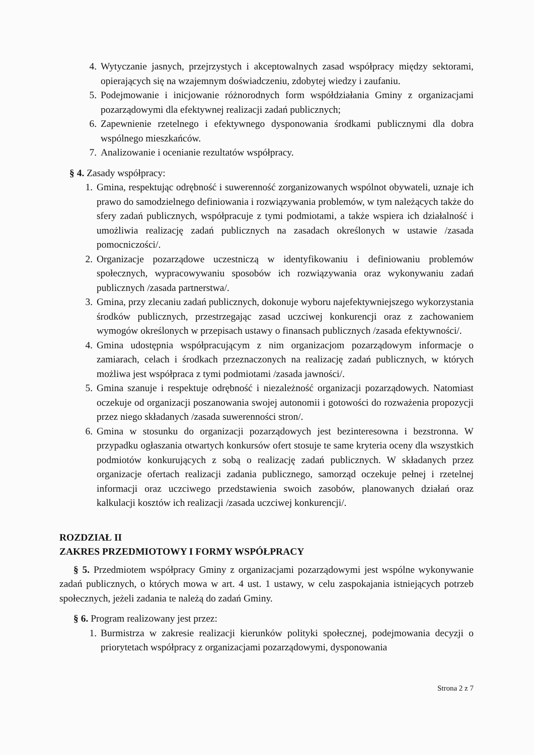4. Wytyczanie jasnych, przejrzystych i akceptowalnych zasad współpracy między sektorami, opierających się na wzajemnym doświadczeniu, zdobytej wiedzy i zaufaniu.
5. Podejmowanie i inicjowanie różnorodnych form współdziałania Gminy z organizacjami pozarządowymi dla efektywnej realizacji zadań publicznych;
6. Zapewnienie rzetelnego i efektywnego dysponowania środkami publicznymi dla dobra wspólnego mieszkańców.
7. Analizowanie i ocenianie rezultatów współpracy.
§ 4. Zasady współpracy:
1. Gmina, respektując odrębność i suwerenność zorganizowanych wspólnot obywateli, uznaje ich prawo do samodzielnego definiowania i rozwiązywania problemów, w tym należących także do sfery zadań publicznych, współpracuje z tymi podmiotami, a także wspiera ich działalność i umożliwia realizację zadań publicznych na zasadach określonych w ustawie /zasada pomocniczości/.
2. Organizacje pozarządowe uczestniczą w identyfikowaniu i definiowaniu problemów społecznych, wypracowywaniu sposobów ich rozwiązywania oraz wykonywaniu zadań publicznych /zasada partnerstwa/.
3. Gmina, przy zlecaniu zadań publicznych, dokonuje wyboru najefektywniejszego wykorzystania środków publicznych, przestrzegając zasad uczciwej konkurencji oraz z zachowaniem wymogów określonych w przepisach ustawy o finansach publicznych /zasada efektywności/.
4. Gmina udostępnia współpracującym z nim organizacjom pozarządowym informacje o zamiarach, celach i środkach przeznaczonych na realizację zadań publicznych, w których możliwa jest współpraca z tymi podmiotami /zasada jawności/.
5. Gmina szanuje i respektuje odrębność i niezależność organizacji pozarządowych. Natomiast oczekuje od organizacji poszanowania swojej autonomii i gotowości do rozważenia propozycji przez niego składanych /zasada suwerenności stron/.
6. Gmina w stosunku do organizacji pozarządowych jest bezinteresowna i bezstronna. W przypadku ogłaszania otwartych konkursów ofert stosuje te same kryteria oceny dla wszystkich podmiotów konkurujących z sobą o realizację zadań publicznych. W składanych przez organizacje ofertach realizacji zadania publicznego, samorząd oczekuje pełnej i rzetelnej informacji oraz uczciwego przedstawienia swoich zasobów, planowanych działań oraz kalkulacji kosztów ich realizacji /zasada uczciwej konkurencji/.
ROZDZIAŁ II
ZAKRES PRZEDMIOTOWY I FORMY WSPÓŁPRACY
§ 5. Przedmiotem współpracy Gminy z organizacjami pozarządowymi jest wspólne wykonywanie zadań publicznych, o których mowa w art. 4 ust. 1 ustawy, w celu zaspokajania istniejących potrzeb społecznych, jeżeli zadania te należą do zadań Gminy.
§ 6. Program realizowany jest przez:
1. Burmistrza w zakresie realizacji kierunków polityki społecznej, podejmowania decyzji o priorytetach współpracy z organizacjami pozarządowymi, dysponowania
Strona 2 z 7